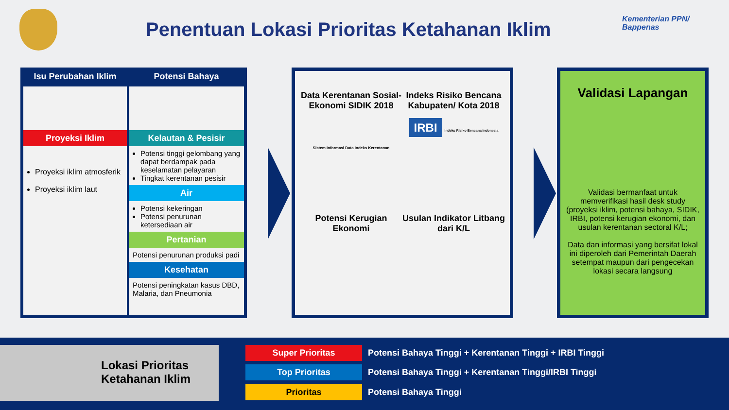Penentuan Lokasi Prioritas Ketahanan Iklim
Kementerian PPN/
Bappenas
Isu Perubahan Iklim
Proyeksi Iklim
Proyeksi iklim atmosferik
Proyeksi iklim laut
Potensi Bahaya
Kelautan & Pesisir
Potensi tinggi gelombang yang dapat berdampak pada keselamatan pelayaran
Tingkat kerentanan pesisir
Air
Potensi kekeringan
Potensi penurunan ketersediaan air
Pertanian
Potensi penurunan produksi padi
Kesehatan
Potensi peningkatan kasus DBD, Malaria, dan Pneumonia
Data Kerentanan Sosial-Ekonomi SIDIK 2018
Sistem Informasi Data Indeks Kerentanan
Indeks Risiko Bencana Kabupaten/ Kota 2018
IRBI Indeks Risiko Bencana Indonesia
Potensi Kerugian Ekonomi
Usulan Indikator Litbang dari K/L
Validasi Lapangan
Validasi bermanfaat untuk memverifikasi hasil desk study (proyeksi iklim, potensi bahaya, SIDIK, IRBI, potensi kerugian ekonomi, dan usulan kerentanan sectoral K/L;
Data dan informasi yang bersifat lokal ini diperoleh dari Pemerintah Daerah setempat maupun dari pengecekan lokasi secara langsung
Lokasi Prioritas
Ketahanan Iklim
Super Prioritas Potensi Bahaya Tinggi + Kerentanan Tinggi + IRBI Tinggi
Top Prioritas Potensi Bahaya Tinggi + Kerentanan Tinggi/IRBI Tinggi
Prioritas Potensi Bahaya Tinggi